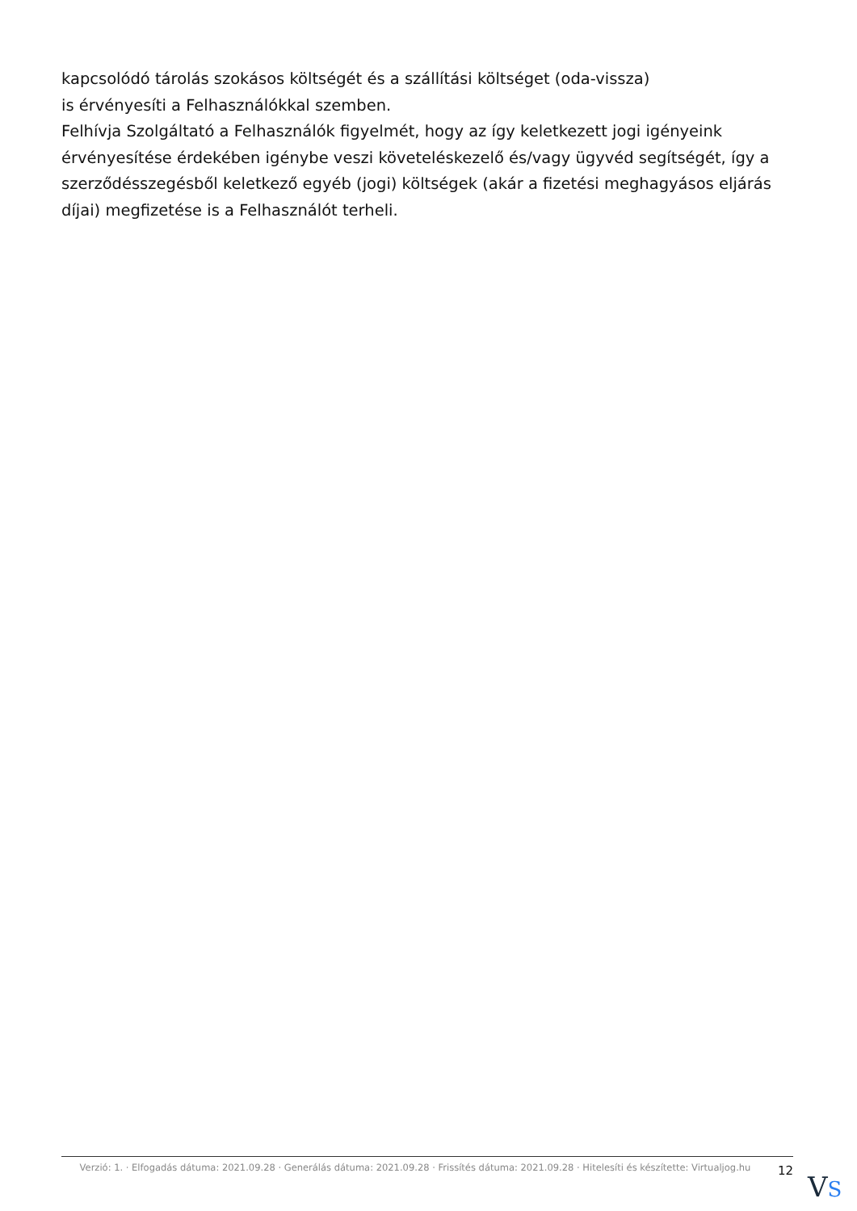kapcsolódó tárolás szokásos költségét és a szállítási költséget (oda-vissza)
is érvényesíti a Felhasználókkal szemben.
Felhívja Szolgáltató a Felhasználók figyelmét, hogy az így keletkezett jogi igényeink érvényesítése érdekében igénybe veszi követeléskezelő és/vagy ügyvéd segítségét, így a szerződésszegésből keletkező egyéb (jogi) költségek (akár a fizetési meghagyásos eljárás díjai) megfizetése is a Felhasználót terheli.
Verzió: 1. · Elfogadás dátuma: 2021.09.28 · Generálás dátuma: 2021.09.28 · Frissítés dátuma: 2021.09.28 · Hitelesíti és készítette: Virtualjog.hu
12
VS